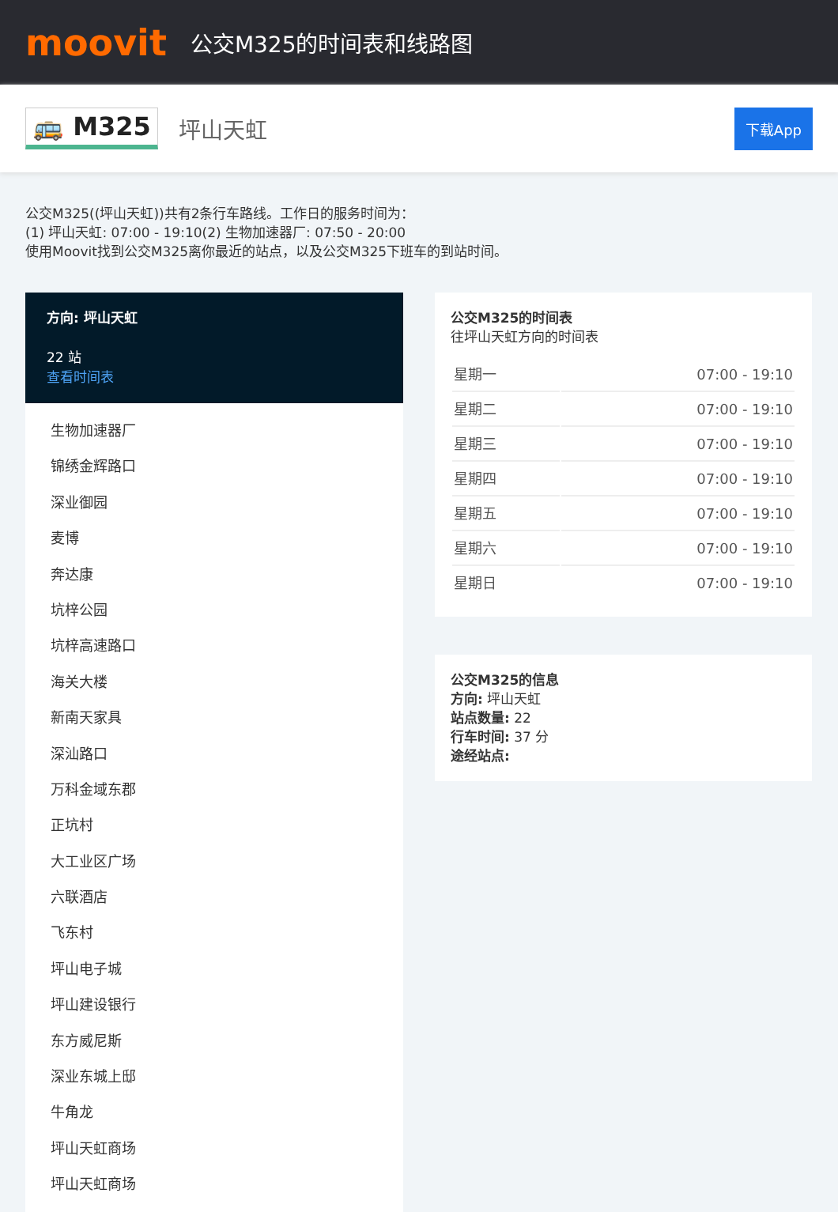moovit
公交M325的时间表和线路图
🚌 M325 坪山天虹 下载App
公交M325((坪山天虹))共有2条行车路线。工作日的服务时间为：
(1) 坪山天虹: 07:00 - 19:10(2) 生物加速器厂: 07:50 - 20:00
使用Moovit找到公交M325离你最近的站点，以及公交M325下班车的到站时间。
方向: 坪山天虹
22 站
查看时间表
生物加速器厂
锦绣金辉路口
深业御园
麦博
奔达康
坑梓公园
坑梓高速路口
海关大楼
新南天家具
深汕路口
万科金域东郡
正坑村
大工业区广场
六联酒店
飞东村
坪山电子城
坪山建设银行
东方威尼斯
深业东城上邸
牛角龙
坪山天虹商场
坪山天虹商场
公交M325的时间表
往坪山天虹方向的时间表
| 星期一 | 07:00 - 19:10 |
| 星期二 | 07:00 - 19:10 |
| 星期三 | 07:00 - 19:10 |
| 星期四 | 07:00 - 19:10 |
| 星期五 | 07:00 - 19:10 |
| 星期六 | 07:00 - 19:10 |
| 星期日 | 07:00 - 19:10 |
公交M325的信息
方向: 坪山天虹
站点数量: 22
行车时间: 37 分
途经站点: